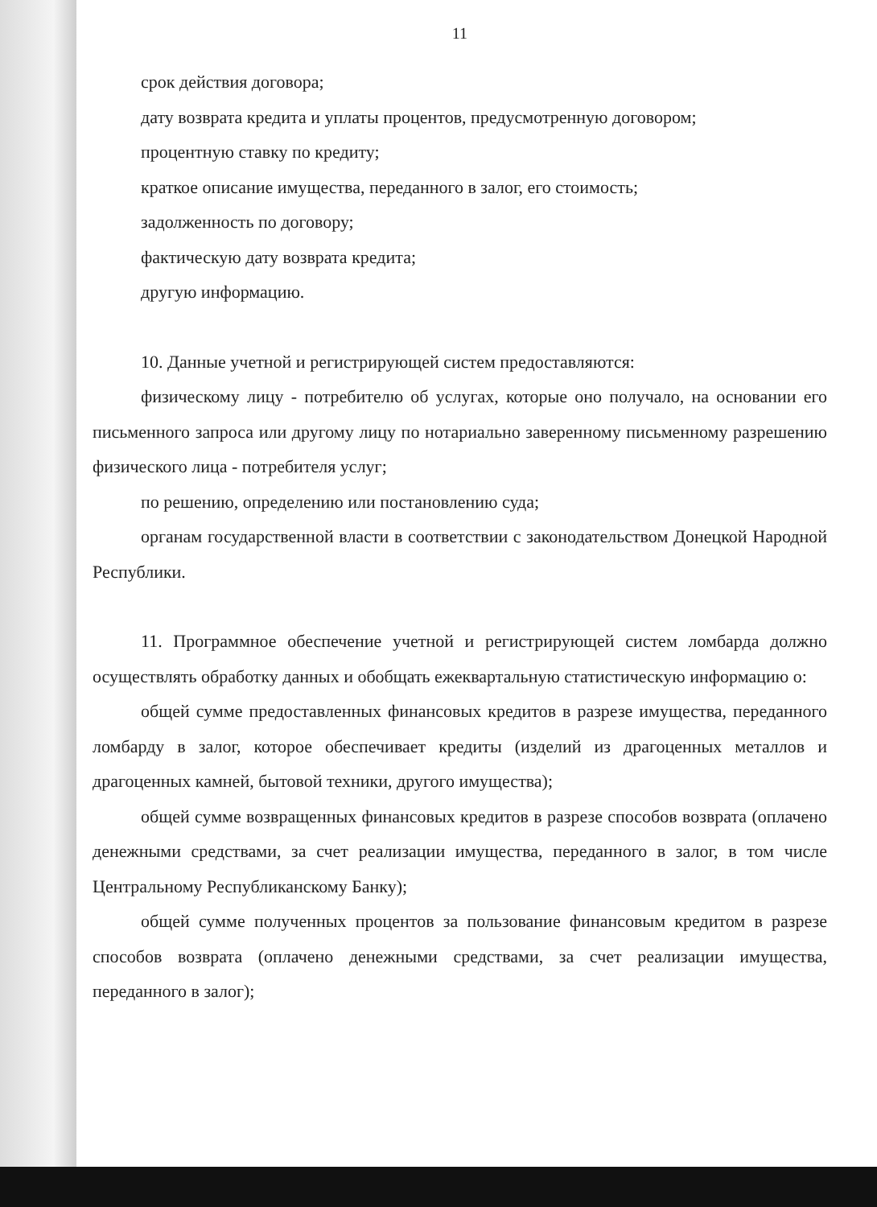11
срок действия договора;
дату возврата кредита и уплаты процентов, предусмотренную договором;
процентную ставку по кредиту;
краткое описание имущества, переданного в залог, его стоимость;
задолженность по договору;
фактическую дату возврата кредита;
другую информацию.
10. Данные учетной и регистрирующей систем предоставляются:
физическому лицу - потребителю об услугах, которые оно получало, на основании его письменного запроса или другому лицу по нотариально заверенному письменному разрешению физического лица - потребителя услуг;
по решению, определению или постановлению суда;
органам государственной власти в соответствии с законодательством Донецкой Народной Республики.
11. Программное обеспечение учетной и регистрирующей систем ломбарда должно осуществлять обработку данных и обобщать ежеквартальную статистическую информацию о:
общей сумме предоставленных финансовых кредитов в разрезе имущества, переданного ломбарду в залог, которое обеспечивает кредиты (изделий из драгоценных металлов и драгоценных камней, бытовой техники, другого имущества);
общей сумме возвращенных финансовых кредитов в разрезе способов возврата (оплачено денежными средствами, за счет реализации имущества, переданного в залог, в том числе Центральному Республиканскому Банку);
общей сумме полученных процентов за пользование финансовым кредитом в разрезе способов возврата (оплачено денежными средствами, за счет реализации имущества, переданного в залог);